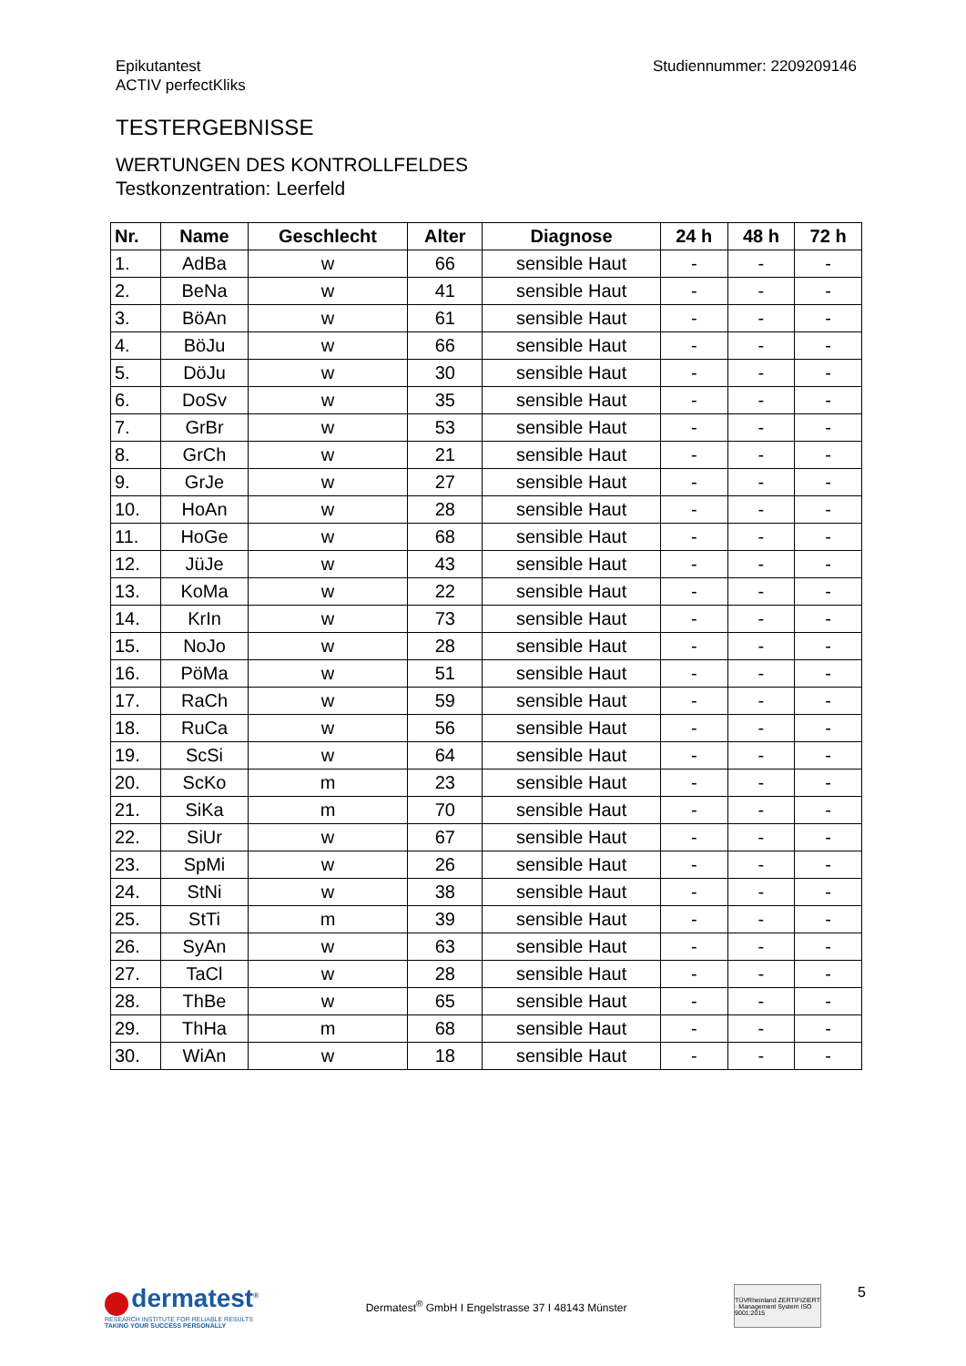Epikutantest
ACTIV perfectKliks
Studiennummer: 2209209146
TESTERGEBNISSE
WERTUNGEN DES KONTROLLFELDES
Testkonzentration: Leerfeld
| Nr. | Name | Geschlecht | Alter | Diagnose | 24 h | 48 h | 72 h |
| --- | --- | --- | --- | --- | --- | --- | --- |
| 1. | AdBa | w | 66 | sensible Haut | - | - | - |
| 2. | BeNa | w | 41 | sensible Haut | - | - | - |
| 3. | BöAn | w | 61 | sensible Haut | - | - | - |
| 4. | BöJu | w | 66 | sensible Haut | - | - | - |
| 5. | DöJu | w | 30 | sensible Haut | - | - | - |
| 6. | DoSv | w | 35 | sensible Haut | - | - | - |
| 7. | GrBr | w | 53 | sensible Haut | - | - | - |
| 8. | GrCh | w | 21 | sensible Haut | - | - | - |
| 9. | GrJe | w | 27 | sensible Haut | - | - | - |
| 10. | HoAn | w | 28 | sensible Haut | - | - | - |
| 11. | HoGe | w | 68 | sensible Haut | - | - | - |
| 12. | JüJe | w | 43 | sensible Haut | - | - | - |
| 13. | KoMa | w | 22 | sensible Haut | - | - | - |
| 14. | KrIn | w | 73 | sensible Haut | - | - | - |
| 15. | NoJo | w | 28 | sensible Haut | - | - | - |
| 16. | PöMa | w | 51 | sensible Haut | - | - | - |
| 17. | RaCh | w | 59 | sensible Haut | - | - | - |
| 18. | RuCa | w | 56 | sensible Haut | - | - | - |
| 19. | ScSi | w | 64 | sensible Haut | - | - | - |
| 20. | ScKo | m | 23 | sensible Haut | - | - | - |
| 21. | SiKa | m | 70 | sensible Haut | - | - | - |
| 22. | SiUr | w | 67 | sensible Haut | - | - | - |
| 23. | SpMi | w | 26 | sensible Haut | - | - | - |
| 24. | StNi | w | 38 | sensible Haut | - | - | - |
| 25. | StTi | m | 39 | sensible Haut | - | - | - |
| 26. | SyAn | w | 63 | sensible Haut | - | - | - |
| 27. | TaCl | w | 28 | sensible Haut | - | - | - |
| 28. | ThBe | w | 65 | sensible Haut | - | - | - |
| 29. | ThHa | m | 68 | sensible Haut | - | - | - |
| 30. | WiAn | w | 18 | sensible Haut | - | - | - |
dermatest<sup>®</sup>
RESEARCH INSTITUTE FOR RELIABLE RESULTS
TAKING YOUR SUCCESS PERSONALLY
Dermatest<sup>®</sup> GmbH I Engelstrasse 37 I 48143 Münster
TÜVRheinland ZERTIFIZIERT · Management System ISO 9001:2015
5